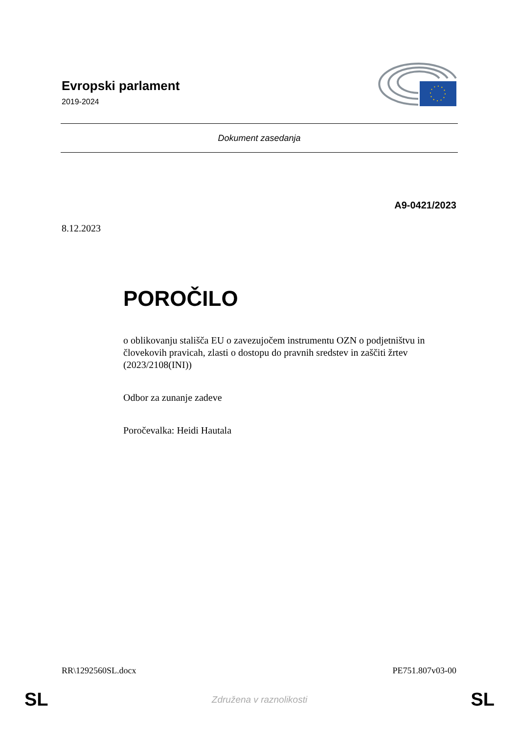Evropski parlament
2019-2024
Dokument zasedanja
A9-0421/2023
8.12.2023
POROČILO
o oblikovanju stališča EU o zavezujočem instrumentu OZN o podjetništvu in človekovih pravicah, zlasti o dostopu do pravnih sredstev in zaščiti žrtev (2023/2108(INI))
Odbor za zunanje zadeve
Poročevalka: Heidi Hautala
RR\1292560SL.docx PE751.807v03-00
SL Združena v raznolikosti SL